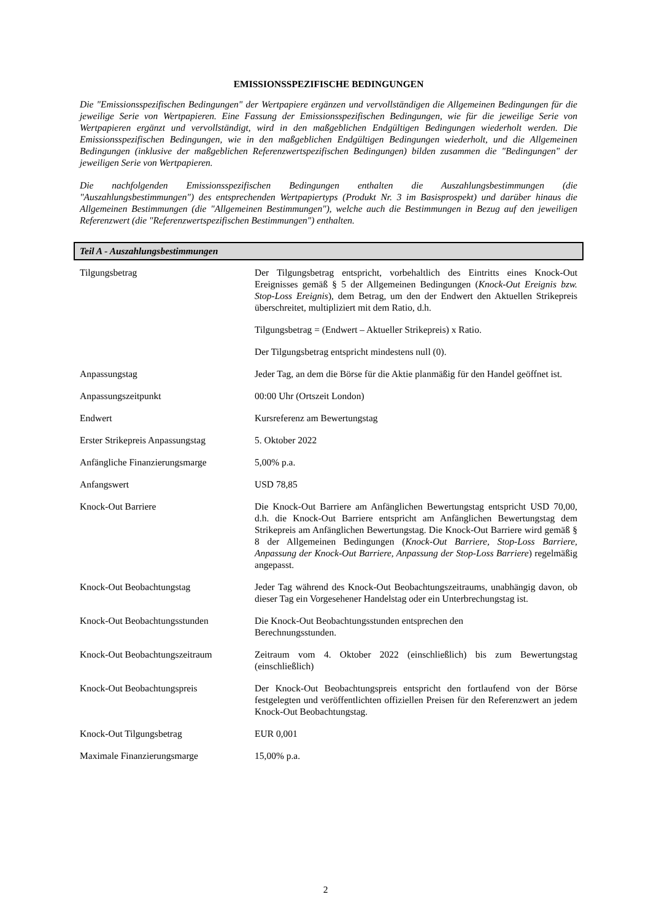EMISSIONSSPEZIFISCHE BEDINGUNGEN
Die "Emissionsspezifischen Bedingungen" der Wertpapiere ergänzen und vervollständigen die Allgemeinen Bedingungen für die jeweilige Serie von Wertpapieren. Eine Fassung der Emissionsspezifischen Bedingungen, wie für die jeweilige Serie von Wertpapieren ergänzt und vervollständigt, wird in den maßgeblichen Endgültigen Bedingungen wiederholt werden. Die Emissionsspezifischen Bedingungen, wie in den maßgeblichen Endgültigen Bedingungen wiederholt, und die Allgemeinen Bedingungen (inklusive der maßgeblichen Referenzwertspezifischen Bedingungen) bilden zusammen die "Bedingungen" der jeweiligen Serie von Wertpapieren.
Die nachfolgenden Emissionsspezifischen Bedingungen enthalten die Auszahlungsbestimmungen (die "Auszahlungsbestimmungen") des entsprechenden Wertpapiertyps (Produkt Nr. 3 im Basisprospekt) und darüber hinaus die Allgemeinen Bestimmungen (die "Allgemeinen Bestimmungen"), welche auch die Bestimmungen in Bezug auf den jeweiligen Referenzwert (die "Referenzwertspezifischen Bestimmungen") enthalten.
Teil A - Auszahlungsbestimmungen
| Tilgungsbetrag | Der Tilgungsbetrag entspricht, vorbehaltlich des Eintritts eines Knock-Out Ereignisses gemäß § 5 der Allgemeinen Bedingungen ( Knock-Out Ereignis bzw. Stop-Loss Ereignis ), dem Betrag, um den der Endwert den Aktuellen Strikepreis überschreitet, multipliziert mit dem Ratio, d.h. Tilgungsbetrag = (Endwert – Aktueller Strikepreis) x Ratio. Der Tilgungsbetrag entspricht mindestens null (0). |
| Anpassungstag | Jeder Tag, an dem die Börse für die Aktie planmäßig für den Handel geöffnet ist. |
| Anpassungszeitpunkt | 00:00 Uhr (Ortszeit London) |
| Endwert | Kursreferenz am Bewertungstag |
| Erster Strikepreis Anpassungstag | 5. Oktober 2022 |
| Anfängliche Finanzierungsmarge | 5,00% p.a. |
| Anfangswert | USD 78,85 |
| Knock-Out Barriere | Die Knock-Out Barriere am Anfänglichen Bewertungstag entspricht USD 70,00, d.h. die Knock-Out Barriere entspricht am Anfänglichen Bewertungstag dem Strikepreis am Anfänglichen Bewertungstag. Die Knock-Out Barriere wird gemäß § 8 der Allgemeinen Bedingungen ( Knock-Out Barriere, Stop-Loss Barriere, Anpassung der Knock-Out Barriere, Anpassung der Stop-Loss Barriere ) regelmäßig angepasst. |
| Knock-Out Beobachtungstag | Jeder Tag während des Knock-Out Beobachtungszeitraums, unabhängig davon, ob dieser Tag ein Vorgesehener Handelstag oder ein Unterbrechungstag ist. |
| Knock-Out Beobachtungsstunden | Die Knock-Out Beobachtungsstunden entsprechen den Berechnungsstunden. |
| Knock-Out Beobachtungszeitraum | Zeitraum vom 4. Oktober 2022 (einschließlich) bis zum Bewertungstag (einschließlich) |
| Knock-Out Beobachtungspreis | Der Knock-Out Beobachtungspreis entspricht den fortlaufend von der Börse festgelegten und veröffentlichten offiziellen Preisen für den Referenzwert an jedem Knock-Out Beobachtungstag. |
| Knock-Out Tilgungsbetrag | EUR 0,001 |
| Maximale Finanzierungsmarge | 15,00% p.a. |
2